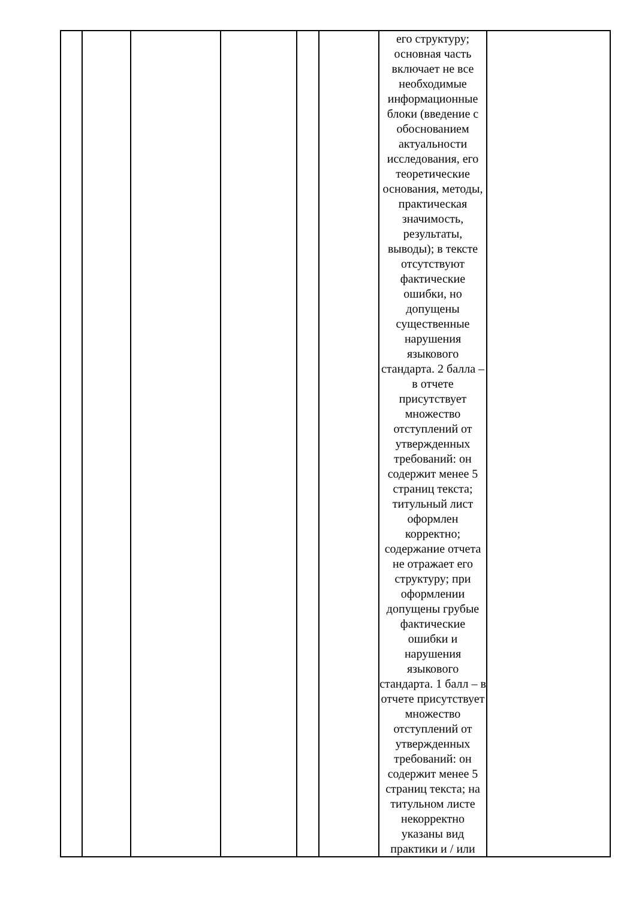| | | | | | | его структуру; основная часть включает не все необходимые информационные блоки (введение с обоснованием актуальности исследования, его теоретические основания, методы, практическая значимость, результаты, выводы); в тексте отсутствуют фактические ошибки, но допущены существенные нарушения языкового стандарта. 2 балла – в отчете присутствует множество отступлений от утвержденных требований: он содержит менее 5 страниц текста; титульный лист оформлен корректно; содержание отчета не отражает его структуру; при оформлении допущены грубые фактические ошибки и нарушения языкового стандарта. 1 балл – в отчете присутствует множество отступлений от утвержденных требований: он содержит менее 5 страниц текста; на титульном листе некорректно указаны вид практики и / или | |